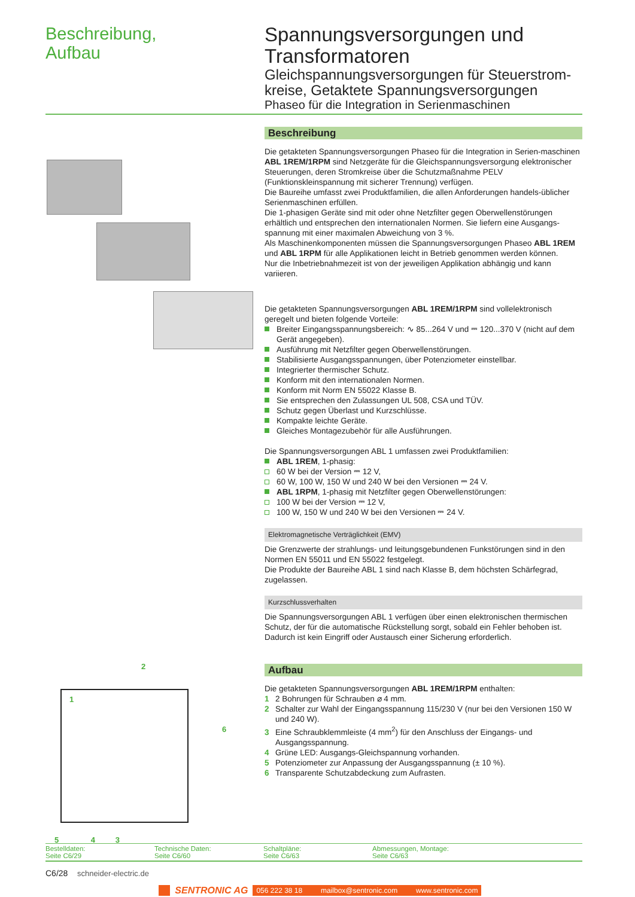Beschreibung,
Aufbau
Spannungsversorgungen und Transformatoren
Gleichspannungsversorgungen für Steuerstrom-kreise, Getaktete Spannungsversorgungen
Phaseo für die Integration in Serienmaschinen
2
1
6
5 4 3
Beschreibung
Die getakteten Spannungsversorgungen Phaseo für die Integration in Serien-maschinen ABL 1REM/1RPM sind Netzgeräte für die Gleichspannungsversorgung elektronischer Steuerungen, deren Stromkreise über die Schutzmaßnahme PELV (Funktionskleinspannung mit sicherer Trennung) verfügen.
Die Baureihe umfasst zwei Produktfamilien, die allen Anforderungen handels-üblicher Serienmaschinen erfüllen.
Die 1-phasigen Geräte sind mit oder ohne Netzfilter gegen Oberwellenstörungen erhältlich und entsprechen den internationalen Normen. Sie liefern eine Ausgangs-spannung mit einer maximalen Abweichung von 3 %.
Als Maschinenkomponenten müssen die Spannungsversorgungen Phaseo ABL 1REM und ABL 1RPM für alle Applikationen leicht in Betrieb genommen werden können.
Nur die Inbetriebnahmezeit ist von der jeweiligen Applikation abhängig und kann variieren.
Die getakteten Spannungsversorgungen ABL 1REM/1RPM sind vollelektronisch geregelt und bieten folgende Vorteile:
Breiter Eingangsspannungsbereich: ∿ 85...264 V und ⎓ 120...370 V (nicht auf dem Gerät angegeben).
Ausführung mit Netzfilter gegen Oberwellenstörungen.
Stabilisierte Ausgangsspannungen, über Potenziometer einstellbar.
Integrierter thermischer Schutz.
Konform mit den internationalen Normen.
Konform mit Norm EN 55022 Klasse B.
Sie entsprechen den Zulassungen UL 508, CSA und TÜV.
Schutz gegen Überlast und Kurzschlüsse.
Kompakte leichte Geräte.
Gleiches Montagezubehör für alle Ausführungen.
Die Spannungsversorgungen ABL 1 umfassen zwei Produktfamilien:
ABL 1REM, 1-phasig:
60 W bei der Version ⎓ 12 V,
60 W, 100 W, 150 W und 240 W bei den Versionen ⎓ 24 V.
ABL 1RPM, 1-phasig mit Netzfilter gegen Oberwellenstörungen:
100 W bei der Version ⎓ 12 V,
100 W, 150 W und 240 W bei den Versionen ⎓ 24 V.
Elektromagnetische Verträglichkeit (EMV)
Die Grenzwerte der strahlungs- und leitungsgebundenen Funkstörungen sind in den Normen EN 55011 und EN 55022 festgelegt.
Die Produkte der Baureihe ABL 1 sind nach Klasse B, dem höchsten Schärfegrad, zugelassen.
Kurzschlussverhalten
Die Spannungsversorgungen ABL 1 verfügen über einen elektronischen thermischen Schutz, der für die automatische Rückstellung sorgt, sobald ein Fehler behoben ist. Dadurch ist kein Eingriff oder Austausch einer Sicherung erforderlich.
Aufbau
Die getakteten Spannungsversorgungen ABL 1REM/1RPM enthalten:
1 2 Bohrungen für Schrauben ⌀ 4 mm.
2 Schalter zur Wahl der Eingangsspannung 115/230 V (nur bei den Versionen 150 W und 240 W).
3 Eine Schraubklemmleiste (4 mm<sup>2</sup>) für den Anschluss der Eingangs- und Ausgangsspannung.
4 Grüne LED: Ausgangs-Gleichspannung vorhanden.
5 Potenziometer zur Anpassung der Ausgangsspannung (± 10 %).
6 Transparente Schutzabdeckung zum Aufrasten.
Bestelldaten:
Seite C6/29
Technische Daten:
Seite C6/60
Schaltpläne:
Seite C6/63
Abmessungen, Montage:
Seite C6/63
C6/28 schneider-electric.de
SENTRONIC AG 056 222 38 18 mailbox@sentronic.com www.sentronic.com